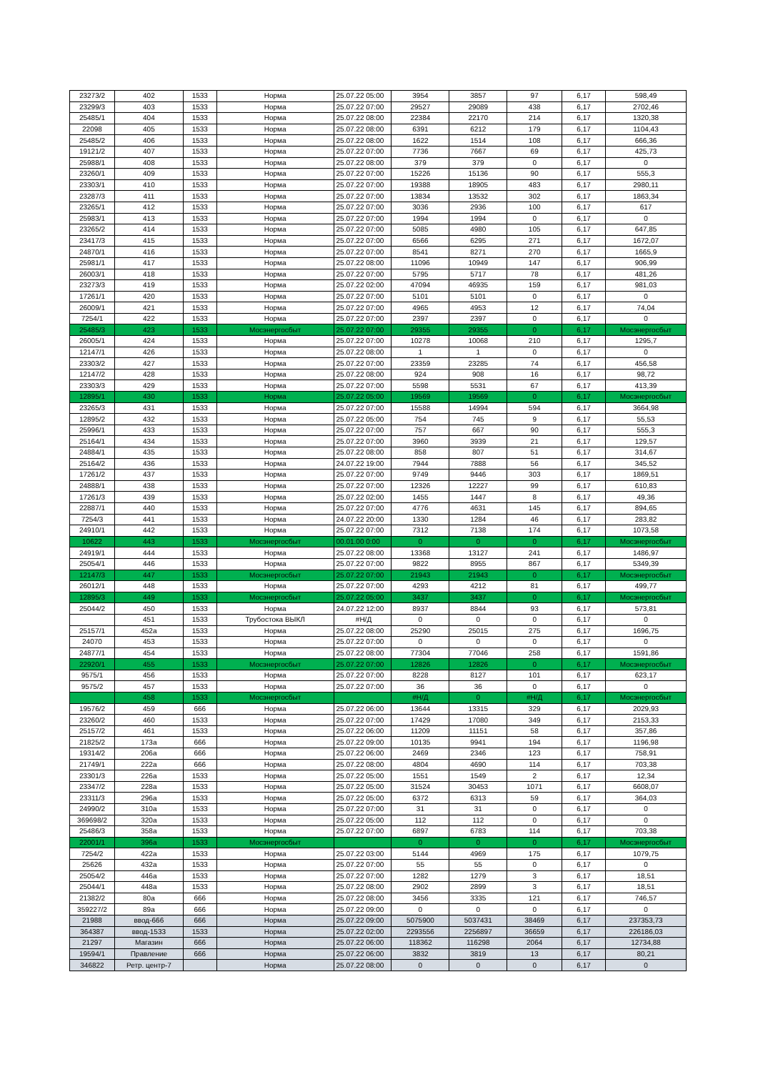| 23273/2 | 402 | 1533 | Норма | 25.07.22 05:00 | 3954 | 3857 | 97 | 6,17 | 598,49 |
| 23299/3 | 403 | 1533 | Норма | 25.07.22 07:00 | 29527 | 29089 | 438 | 6,17 | 2702,46 |
| 25485/1 | 404 | 1533 | Норма | 25.07.22 08:00 | 22384 | 22170 | 214 | 6,17 | 1320,38 |
| 22098 | 405 | 1533 | Норма | 25.07.22 08:00 | 6391 | 6212 | 179 | 6,17 | 1104,43 |
| 25485/2 | 406 | 1533 | Норма | 25.07.22 08:00 | 1622 | 1514 | 108 | 6,17 | 666,36 |
| 19121/2 | 407 | 1533 | Норма | 25.07.22 07:00 | 7736 | 7667 | 69 | 6,17 | 425,73 |
| 25988/1 | 408 | 1533 | Норма | 25.07.22 08:00 | 379 | 379 | 0 | 6,17 | 0 |
| 23260/1 | 409 | 1533 | Норма | 25.07.22 07:00 | 15226 | 15136 | 90 | 6,17 | 555,3 |
| 23303/1 | 410 | 1533 | Норма | 25.07.22 07:00 | 19388 | 18905 | 483 | 6,17 | 2980,11 |
| 23287/3 | 411 | 1533 | Норма | 25.07.22 07:00 | 13834 | 13532 | 302 | 6,17 | 1863,34 |
| 23265/1 | 412 | 1533 | Норма | 25.07.22 07:00 | 3036 | 2936 | 100 | 6,17 | 617 |
| 25983/1 | 413 | 1533 | Норма | 25.07.22 07:00 | 1994 | 1994 | 0 | 6,17 | 0 |
| 23265/2 | 414 | 1533 | Норма | 25.07.22 07:00 | 5085 | 4980 | 105 | 6,17 | 647,85 |
| 23417/3 | 415 | 1533 | Норма | 25.07.22 07:00 | 6566 | 6295 | 271 | 6,17 | 1672,07 |
| 24870/1 | 416 | 1533 | Норма | 25.07.22 07:00 | 8541 | 8271 | 270 | 6,17 | 1665,9 |
| 25981/1 | 417 | 1533 | Норма | 25.07.22 08:00 | 11096 | 10949 | 147 | 6,17 | 906,99 |
| 26003/1 | 418 | 1533 | Норма | 25.07.22 07:00 | 5795 | 5717 | 78 | 6,17 | 481,26 |
| 23273/3 | 419 | 1533 | Норма | 25.07.22 02:00 | 47094 | 46935 | 159 | 6,17 | 981,03 |
| 17261/1 | 420 | 1533 | Норма | 25.07.22 07:00 | 5101 | 5101 | 0 | 6,17 | 0 |
| 26009/1 | 421 | 1533 | Норма | 25.07.22 07:00 | 4965 | 4953 | 12 | 6,17 | 74,04 |
| 7254/1 | 422 | 1533 | Норма | 25.07.22 07:00 | 2397 | 2397 | 0 | 6,17 | 0 |
| 25485/3 | 423 | 1533 | Мосэнергосбыт | 25.07.22 07:00 | 29355 | 29355 | 0 | 6,17 | Мосэнергосбыт |
| 26005/1 | 424 | 1533 | Норма | 25.07.22 07:00 | 10278 | 10068 | 210 | 6,17 | 1295,7 |
| 12147/1 | 426 | 1533 | Норма | 25.07.22 08:00 | 1 | 1 | 0 | 6,17 | 0 |
| 23303/2 | 427 | 1533 | Норма | 25.07.22 07:00 | 23359 | 23285 | 74 | 6,17 | 456,58 |
| 12147/2 | 428 | 1533 | Норма | 25.07.22 08:00 | 924 | 908 | 16 | 6,17 | 98,72 |
| 23303/3 | 429 | 1533 | Норма | 25.07.22 07:00 | 5598 | 5531 | 67 | 6,17 | 413,39 |
| 12895/1 | 430 | 1533 | Норма | 25.07.22 05:00 | 19569 | 19569 | 0 | 6,17 | Мосэнергосбыт |
| 23265/3 | 431 | 1533 | Норма | 25.07.22 07:00 | 15588 | 14994 | 594 | 6,17 | 3664,98 |
| 12895/2 | 432 | 1533 | Норма | 25.07.22 05:00 | 754 | 745 | 9 | 6,17 | 55,53 |
| 25996/1 | 433 | 1533 | Норма | 25.07.22 07:00 | 757 | 667 | 90 | 6,17 | 555,3 |
| 25164/1 | 434 | 1533 | Норма | 25.07.22 07:00 | 3960 | 3939 | 21 | 6,17 | 129,57 |
| 24884/1 | 435 | 1533 | Норма | 25.07.22 08:00 | 858 | 807 | 51 | 6,17 | 314,67 |
| 25164/2 | 436 | 1533 | Норма | 24.07.22 19:00 | 7944 | 7888 | 56 | 6,17 | 345,52 |
| 17261/2 | 437 | 1533 | Норма | 25.07.22 07:00 | 9749 | 9446 | 303 | 6,17 | 1869,51 |
| 24888/1 | 438 | 1533 | Норма | 25.07.22 07:00 | 12326 | 12227 | 99 | 6,17 | 610,83 |
| 17261/3 | 439 | 1533 | Норма | 25.07.22 02:00 | 1455 | 1447 | 8 | 6,17 | 49,36 |
| 22887/1 | 440 | 1533 | Норма | 25.07.22 07:00 | 4776 | 4631 | 145 | 6,17 | 894,65 |
| 7254/3 | 441 | 1533 | Норма | 24.07.22 20:00 | 1330 | 1284 | 46 | 6,17 | 283,82 |
| 24910/1 | 442 | 1533 | Норма | 25.07.22 07:00 | 7312 | 7138 | 174 | 6,17 | 1073,58 |
| 10622 | 443 | 1533 | Мосэнергосбыт | 00.01.00 0:00 | 0 | 0 | 0 | 6,17 | Мосэнергосбыт |
| 24919/1 | 444 | 1533 | Норма | 25.07.22 08:00 | 13368 | 13127 | 241 | 6,17 | 1486,97 |
| 25054/1 | 446 | 1533 | Норма | 25.07.22 07:00 | 9822 | 8955 | 867 | 6,17 | 5349,39 |
| 12147/3 | 447 | 1533 | Мосэнергосбыт | 25.07.22 07:00 | 21943 | 21943 | 0 | 6,17 | Мосэнергосбыт |
| 26012/1 | 448 | 1533 | Норма | 25.07.22 07:00 | 4293 | 4212 | 81 | 6,17 | 499,77 |
| 12895/3 | 449 | 1533 | Мосэнергосбыт | 25.07.22 05:00 | 3437 | 3437 | 0 | 6,17 | Мосэнергосбыт |
| 25044/2 | 450 | 1533 | Норма | 24.07.22 12:00 | 8937 | 8844 | 93 | 6,17 | 573,81 |
| | 451 | 1533 | Трубостока ВЫКЛ | #Н/Д | 0 | 0 | 0 | 6,17 | 0 |
| 25157/1 | 452а | 1533 | Норма | 25.07.22 08:00 | 25290 | 25015 | 275 | 6,17 | 1696,75 |
| 24070 | 453 | 1533 | Норма | 25.07.22 07:00 | 0 | 0 | 0 | 6,17 | 0 |
| 24877/1 | 454 | 1533 | Норма | 25.07.22 08:00 | 77304 | 77046 | 258 | 6,17 | 1591,86 |
| 22920/1 | 455 | 1533 | Мосэнергосбыт | 25.07.22 07:00 | 12826 | 12826 | 0 | 6,17 | Мосэнергосбыт |
| 9575/1 | 456 | 1533 | Норма | 25.07.22 07:00 | 8228 | 8127 | 101 | 6,17 | 623,17 |
| 9575/2 | 457 | 1533 | Норма | 25.07.22 07:00 | 36 | 36 | 0 | 6,17 | 0 |
| | 458 | 1533 | Мосэнергосбыт | | #Н/Д | 0 | #Н/Д | 6,17 | Мосэнергосбыт |
| 19576/2 | 459 | 666 | Норма | 25.07.22 06:00 | 13644 | 13315 | 329 | 6,17 | 2029,93 |
| 23260/2 | 460 | 1533 | Норма | 25.07.22 07:00 | 17429 | 17080 | 349 | 6,17 | 2153,33 |
| 25157/2 | 461 | 1533 | Норма | 25.07.22 06:00 | 11209 | 11151 | 58 | 6,17 | 357,86 |
| 21825/2 | 173а | 666 | Норма | 25.07.22 09:00 | 10135 | 9941 | 194 | 6,17 | 1196,98 |
| 19314/2 | 206а | 666 | Норма | 25.07.22 06:00 | 2469 | 2346 | 123 | 6,17 | 758,91 |
| 21749/1 | 222а | 666 | Норма | 25.07.22 08:00 | 4804 | 4690 | 114 | 6,17 | 703,38 |
| 23301/3 | 226а | 1533 | Норма | 25.07.22 05:00 | 1551 | 1549 | 2 | 6,17 | 12,34 |
| 23347/2 | 228а | 1533 | Норма | 25.07.22 05:00 | 31524 | 30453 | 1071 | 6,17 | 6608,07 |
| 23311/3 | 296а | 1533 | Норма | 25.07.22 05:00 | 6372 | 6313 | 59 | 6,17 | 364,03 |
| 24990/2 | 310а | 1533 | Норма | 25.07.22 07:00 | 31 | 31 | 0 | 6,17 | 0 |
| 369698/2 | 320а | 1533 | Норма | 25.07.22 05:00 | 112 | 112 | 0 | 6,17 | 0 |
| 25486/3 | 358а | 1533 | Норма | 25.07.22 07:00 | 6897 | 6783 | 114 | 6,17 | 703,38 |
| 22001/1 | 396а | 1533 | Мосэнергосбыт | | 0 | 0 | 0 | 6,17 | Мосэнергосбыт |
| 7254/2 | 422а | 1533 | Норма | 25.07.22 03:00 | 5144 | 4969 | 175 | 6,17 | 1079,75 |
| 25626 | 432а | 1533 | Норма | 25.07.22 07:00 | 55 | 55 | 0 | 6,17 | 0 |
| 25054/2 | 446а | 1533 | Норма | 25.07.22 07:00 | 1282 | 1279 | 3 | 6,17 | 18,51 |
| 25044/1 | 448а | 1533 | Норма | 25.07.22 08:00 | 2902 | 2899 | 3 | 6,17 | 18,51 |
| 21382/2 | 80а | 666 | Норма | 25.07.22 08:00 | 3456 | 3335 | 121 | 6,17 | 746,57 |
| 359227/2 | 89а | 666 | Норма | 25.07.22 09:00 | 0 | 0 | 0 | 6,17 | 0 |
| 21988 | ввод-666 | 666 | Норма | 25.07.22 09:00 | 5075900 | 5037431 | 38469 | 6,17 | 237353,73 |
| 364387 | ввод-1533 | 1533 | Норма | 25.07.22 02:00 | 2293556 | 2256897 | 36659 | 6,17 | 226186,03 |
| 21297 | Магазин | 666 | Норма | 25.07.22 06:00 | 118362 | 116298 | 2064 | 6,17 | 12734,88 |
| 19594/1 | Правление | 666 | Норма | 25.07.22 06:00 | 3832 | 3819 | 13 | 6,17 | 80,21 |
| 346822 | Ретр. центр-7 | | Норма | 25.07.22 08:00 | 0 | 0 | 0 | 6,17 | 0 |